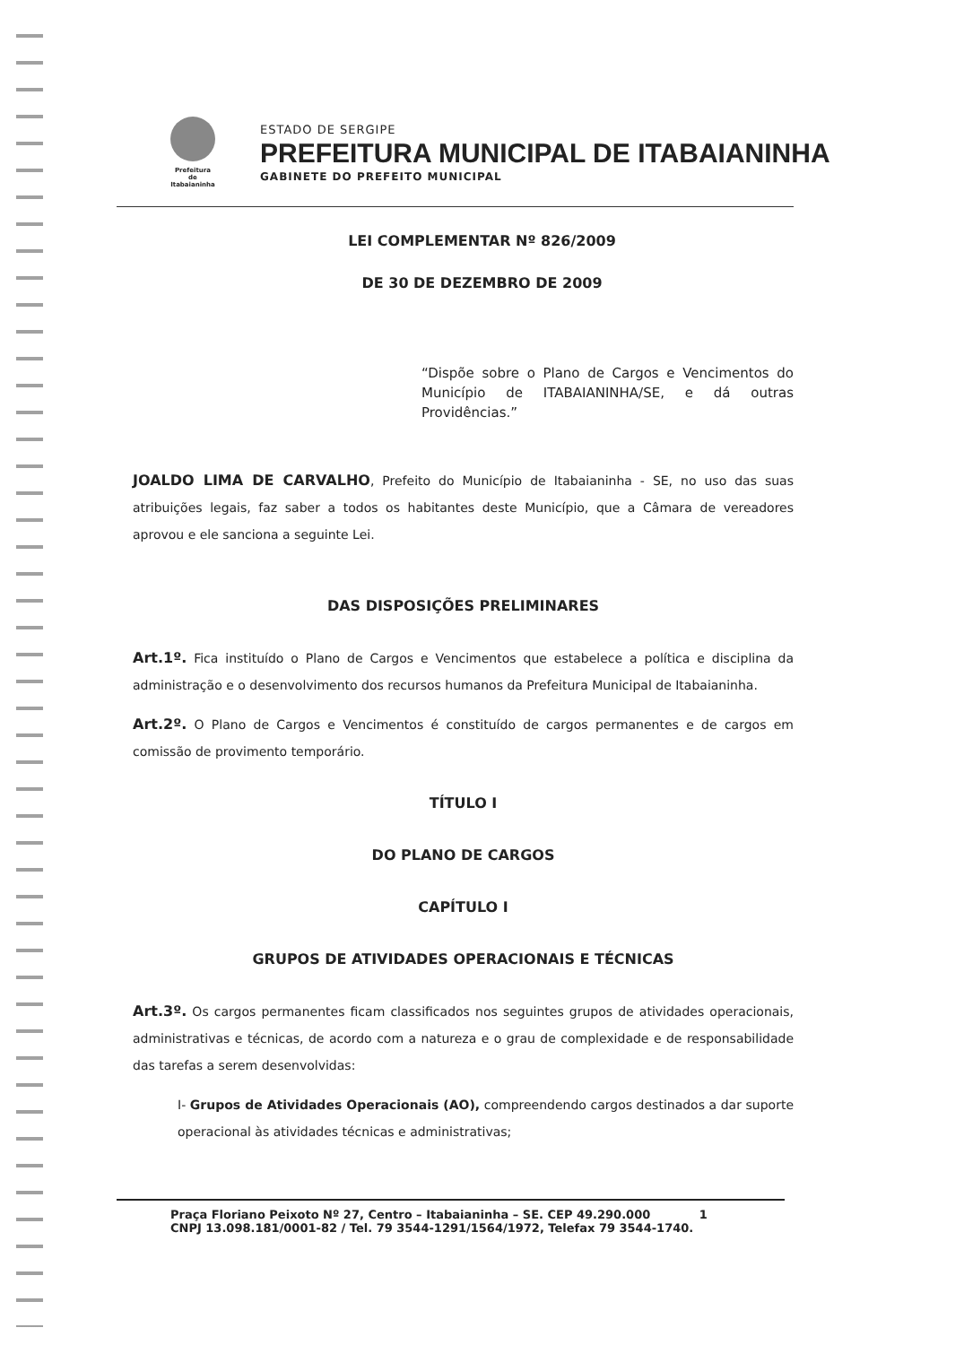Prefeitura
de
Itabaianinha
ESTADO DE SERGIPE
PREFEITURA MUNICIPAL DE ITABAIANINHA
GABINETE DO PREFEITO MUNICIPAL
LEI COMPLEMENTAR Nº 826/2009
DE 30 DE DEZEMBRO DE 2009
“Dispõe sobre o Plano de Cargos e Vencimentos do Município de ITABAIANINHA/SE, e dá outras Providências.”
JOALDO LIMA DE CARVALHO, Prefeito do Município de Itabaianinha - SE, no uso das suas atribuições legais, faz saber a todos os habitantes deste Município, que a Câmara de vereadores aprovou e ele sanciona a seguinte Lei.
DAS DISPOSIÇÕES PRELIMINARES
Art.1º. Fica instituído o Plano de Cargos e Vencimentos que estabelece a política e disciplina da administração e o desenvolvimento dos recursos humanos da Prefeitura Municipal de Itabaianinha.
Art.2º. O Plano de Cargos e Vencimentos é constituído de cargos permanentes e de cargos em comissão de provimento temporário.
TÍTULO I
DO PLANO DE CARGOS
CAPÍTULO I
GRUPOS DE ATIVIDADES OPERACIONAIS E TÉCNICAS
Art.3º. Os cargos permanentes ficam classificados nos seguintes grupos de atividades operacionais, administrativas e técnicas, de acordo com a natureza e o grau de complexidade e de responsabilidade das tarefas a serem desenvolvidas:
I- Grupos de Atividades Operacionais (AO), compreendendo cargos destinados a dar suporte operacional às atividades técnicas e administrativas;
Praça Floriano Peixoto Nº 27, Centro – Itabaianinha – SE. CEP 49.290.000 1
CNPJ 13.098.181/0001-82 / Tel. 79 3544-1291/1564/1972, Telefax 79 3544-1740.